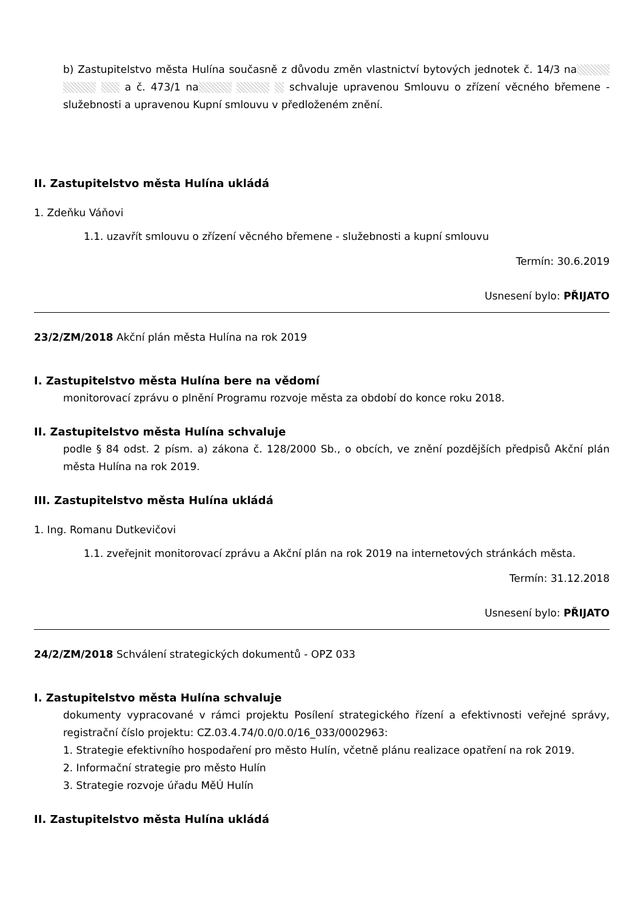b) Zastupitelstvo města Hulína současně z důvodu změn vlastnictví bytových jednotek č. 14/3 na a č. 473/1 na schvaluje upravenou Smlouvu o zřízení věcného břemene - služebnosti a upravenou Kupní smlouvu v předloženém znění.
II. Zastupitelstvo města Hulína ukládá
1. Zdeňku Váňovi
1.1. uzavřít smlouvu o zřízení věcného břemene - služebnosti a kupní smlouvu
Termín: 30.6.2019
Usnesení bylo: PŘIJATO
23/2/ZM/2018 Akční plán města Hulína na rok 2019
I. Zastupitelstvo města Hulína bere na vědomí
monitorovací zprávu o plnění Programu rozvoje města za období do konce roku 2018.
II. Zastupitelstvo města Hulína schvaluje
podle § 84 odst. 2 písm. a) zákona č. 128/2000 Sb., o obcích, ve znění pozdějších předpisů Akční plán města Hulína na rok 2019.
III. Zastupitelstvo města Hulína ukládá
1. Ing. Romanu Dutkevičovi
1.1. zveřejnit monitorovací zprávu a Akční plán na rok 2019 na internetových stránkách města.
Termín: 31.12.2018
Usnesení bylo: PŘIJATO
24/2/ZM/2018 Schválení strategických dokumentů - OPZ 033
I. Zastupitelstvo města Hulína schvaluje
dokumenty vypracované v rámci projektu Posílení strategického řízení a efektivnosti veřejné správy, registrační číslo projektu: CZ.03.4.74/0.0/0.0/16_033/0002963:
1. Strategie efektivního hospodaření pro město Hulín, včetně plánu realizace opatření na rok 2019.
2. Informační strategie pro město Hulín
3. Strategie rozvoje úřadu MěÚ Hulín
II. Zastupitelstvo města Hulína ukládá